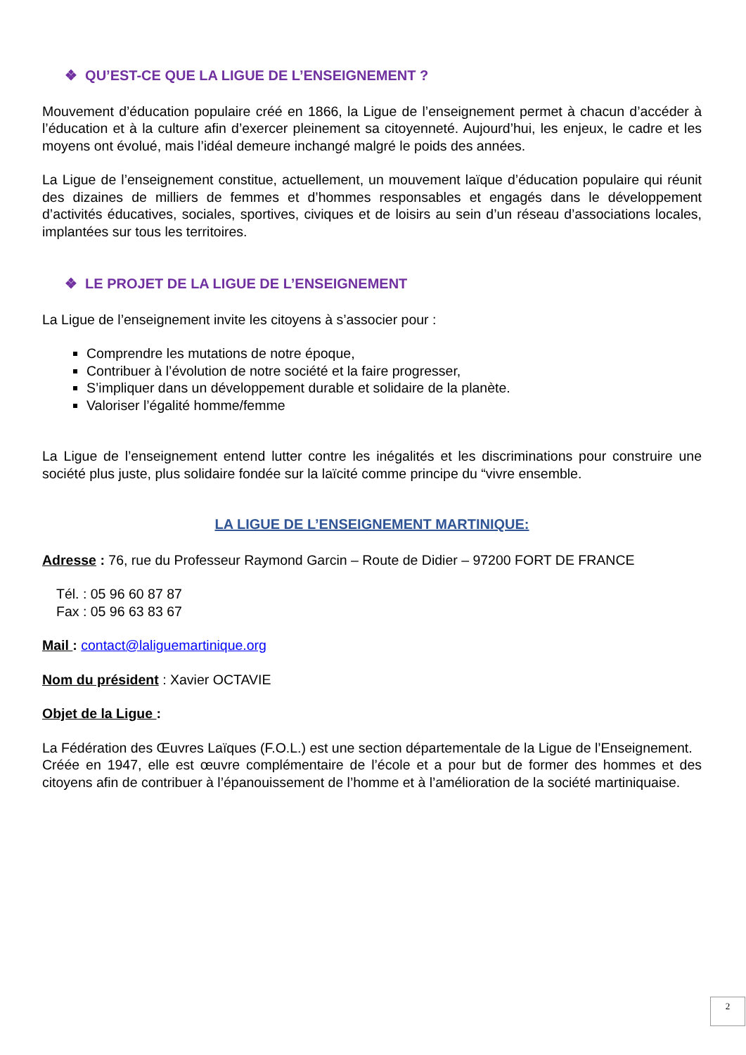❖ QU’EST-CE QUE LA LIGUE DE L’ENSEIGNEMENT ?
Mouvement d’éducation populaire créé en 1866, la Ligue de l’enseignement permet à chacun d’accéder à l’éducation et à la culture afin d’exercer pleinement sa citoyenneté. Aujourd’hui, les enjeux, le cadre et les moyens ont évolué, mais l’idéal demeure inchangé malgré le poids des années.
La Ligue de l’enseignement constitue, actuellement, un mouvement laïque d’éducation populaire qui réunit des dizaines de milliers de femmes et d’hommes responsables et engagés dans le développement d’activités éducatives, sociales, sportives, civiques et de loisirs au sein d’un réseau d’associations locales, implantées sur tous les territoires.
❖ LE PROJET DE LA LIGUE DE L’ENSEIGNEMENT
La Ligue de l’enseignement invite les citoyens à s’associer pour :
Comprendre les mutations de notre époque,
Contribuer à l’évolution de notre société et la faire progresser,
S’impliquer dans un développement durable et solidaire de la planète.
Valoriser l’égalité homme/femme
La Ligue de l’enseignement entend lutter contre les inégalités et les discriminations pour construire une société plus juste, plus solidaire fondée sur la laïcité comme principe du “vivre ensemble.
LA LIGUE DE L’ENSEIGNEMENT MARTINIQUE:
Adresse : 76, rue du Professeur Raymond Garcin – Route de Didier – 97200 FORT DE FRANCE
Tél. : 05 96 60 87 87
Fax : 05 96 63 83 67
Mail : contact@laliguemartinique.org
Nom du président : Xavier OCTAVIE
Objet de la Ligue :
La Fédération des Œuvres Laïques (F.O.L.) est une section départementale de la Ligue de l’Enseignement.
Créée en 1947, elle est œuvre complémentaire de l’école et a pour but de former des hommes et des citoyens afin de contribuer à l’épanouissement de l’homme et à l’amélioration de la société martiniquaise.
2